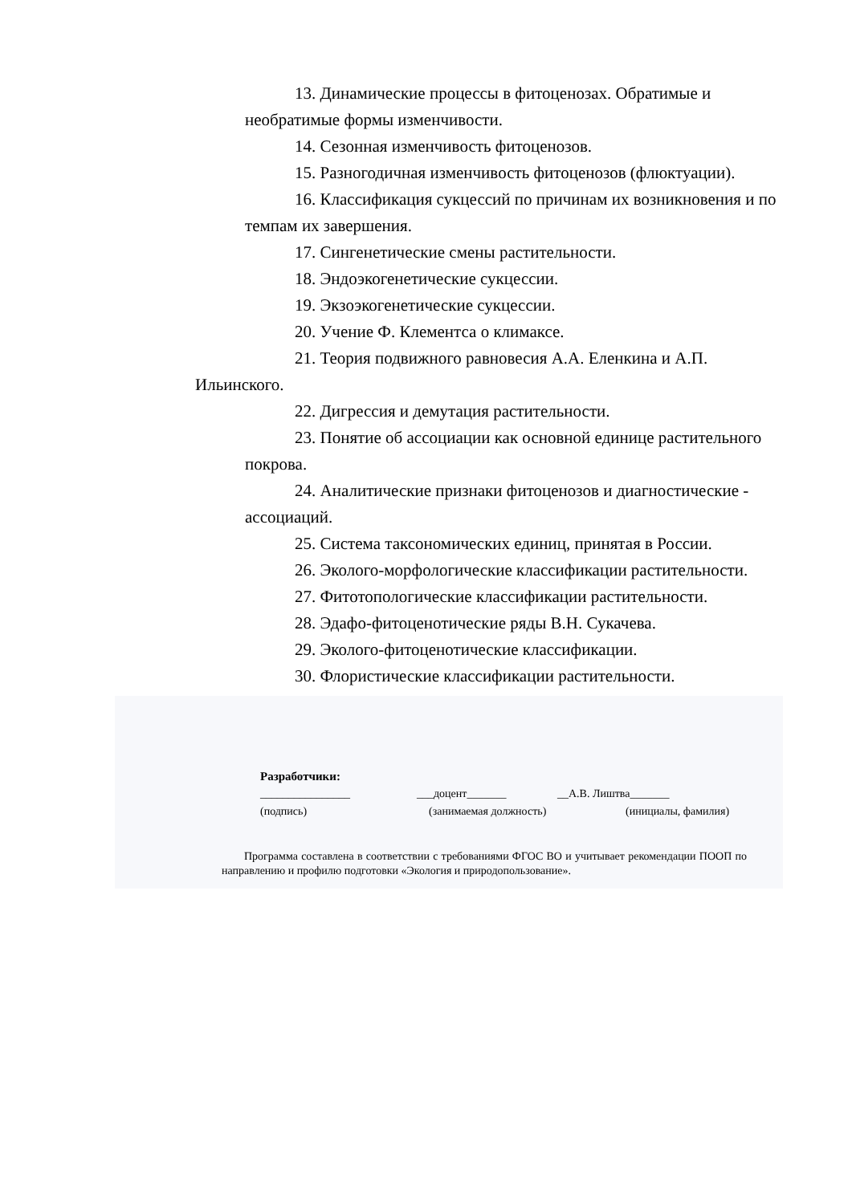13. Динамические процессы в фитоценозах. Обратимые и необратимые формы изменчивости.
14. Сезонная изменчивость фитоценозов.
15. Разногодичная изменчивость фитоценозов (флюктуации).
16. Классификация сукцессий по причинам их возникновения и по темпам их завершения.
17. Сингенетические смены растительности.
18. Эндоэкогенетические сукцессии.
19. Экзоэкогенетические сукцессии.
20. Учение Ф. Клементса о климаксе.
21. Теория подвижного равновесия А.А. Еленкина и А.П. Ильинского.
22. Дигрессия и демутация растительности.
23. Понятие об ассоциации как основной единице растительного покрова.
24. Аналитические признаки фитоценозов и диагностические - ассоциаций.
25. Система таксономических единиц, принятая в России.
26. Эколого-морфологические классификации растительности.
27. Фитотопологические классификации растительности.
28. Эдафо-фитоценотические ряды В.Н. Сукачева.
29. Эколого-фитоценотические классификации.
30. Флористические классификации растительности.
Разработчики:
________________ ___доцент_______ __А.В. Лиштва_______
(подпись) (занимаемая должность) (инициалы, фамилия)
Программа составлена в соответствии с требованиями ФГОС ВО и учитывает рекомендации ПООП по направлению и профилю подготовки «Экология и природопользование».